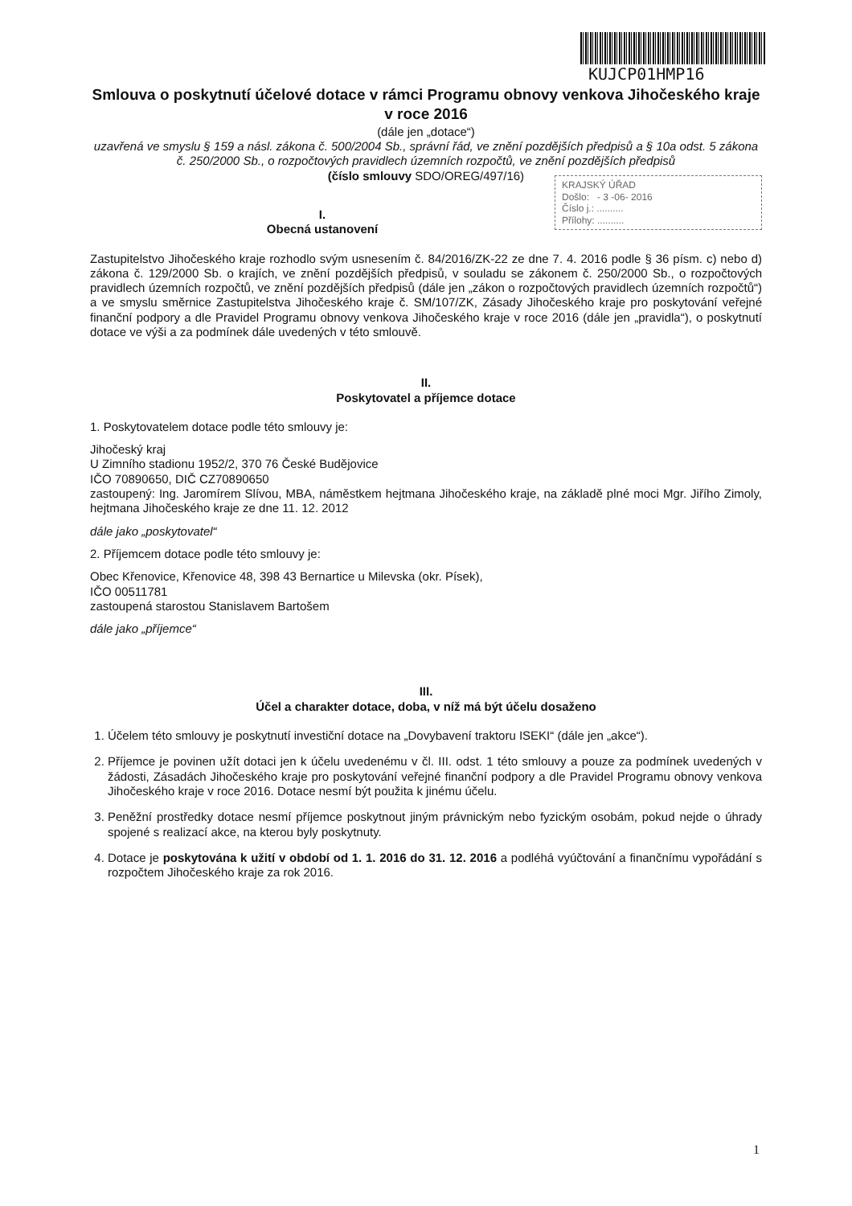KUJCP01HMP16
Smlouva o poskytnutí účelové dotace v rámci Programu obnovy venkova Jihočeského kraje v roce 2016
(dále jen „dotace“)
uzavřená ve smyslu § 159 a násl. zákona č. 500/2004 Sb., správní řád, ve znění pozdějších předpisů a § 10a odst. 5 zákona č. 250/2000 Sb., o rozpočtových pravidlech územních rozpočtů, ve znění pozdějších předpisů
(číslo smlouvy SDO/OREG/497/16)
KRAJSKÝ ÚŘAD
Došlo: - 3 -06- 2016
Číslo j.: ..........
Přílohy: ..........
I.
Obecná ustanovení
Zastupitelstvo Jihočeského kraje rozhodlo svým usnesením č. 84/2016/ZK-22 ze dne 7. 4. 2016 podle § 36 písm. c) nebo d) zákona č. 129/2000 Sb. o krajích, ve znění pozdějších předpisů, v souladu se zákonem č. 250/2000 Sb., o rozpočtových pravidlech územních rozpočtů, ve znění pozdějších předpisů (dále jen „zákon o rozpočtových pravidlech územních rozpočtů“) a ve smyslu směrnice Zastupitelstva Jihočeského kraje č. SM/107/ZK, Zásady Jihočeského kraje pro poskytování veřejné finanční podpory a dle Pravidel Programu obnovy venkova Jihočeského kraje v roce 2016 (dále jen „pravidla“), o poskytnutí dotace ve výši a za podmínek dále uvedených v této smlouvě.
II.
Poskytovatel a příjemce dotace
1. Poskytovatelem dotace podle této smlouvy je:
Jihočeský kraj
U Zimního stadionu 1952/2, 370 76 České Budějovice
IČO 70890650, DIČ CZ70890650
zastoupený: Ing. Jaromírem Slívou, MBA, náměstkem hejtmana Jihočeského kraje, na základě plné moci Mgr. Jiřího Zimoly, hejtmana Jihočeského kraje ze dne 11. 12. 2012
dále jako „poskytovatel“
2. Příjemcem dotace podle této smlouvy je:
Obec Křenovice, Křenovice 48, 398 43 Bernartice u Milevska (okr. Písek),
IČO 00511781
zastoupená starostou Stanislavem Bartošem
dále jako „příjemce“
III.
Účel a charakter dotace, doba, v níž má být účelu dosaženo
1. Účelem této smlouvy je poskytnutí investiční dotace na „Dovybavení traktoru ISEKI“ (dále jen „akce“).
2. Příjemce je povinen užít dotaci jen k účelu uvedenému v čl. III. odst. 1 této smlouvy a pouze za podmínek uvedených v žádosti, Zásadách Jihočeského kraje pro poskytování veřejné finanční podpory a dle Pravidel Programu obnovy venkova Jihočeského kraje v roce 2016. Dotace nesmí být použita k jinému účelu.
3. Peněžní prostředky dotace nesmí příjemce poskytnout jiným právnickým nebo fyzickým osobám, pokud nejde o úhrady spojené s realizací akce, na kterou byly poskytnuty.
4. Dotace je poskytována k užití v období od 1. 1. 2016 do 31. 12. 2016 a podléhá vyúčtování a finančnímu vypořádání s rozpočtem Jihočeského kraje za rok 2016.
1